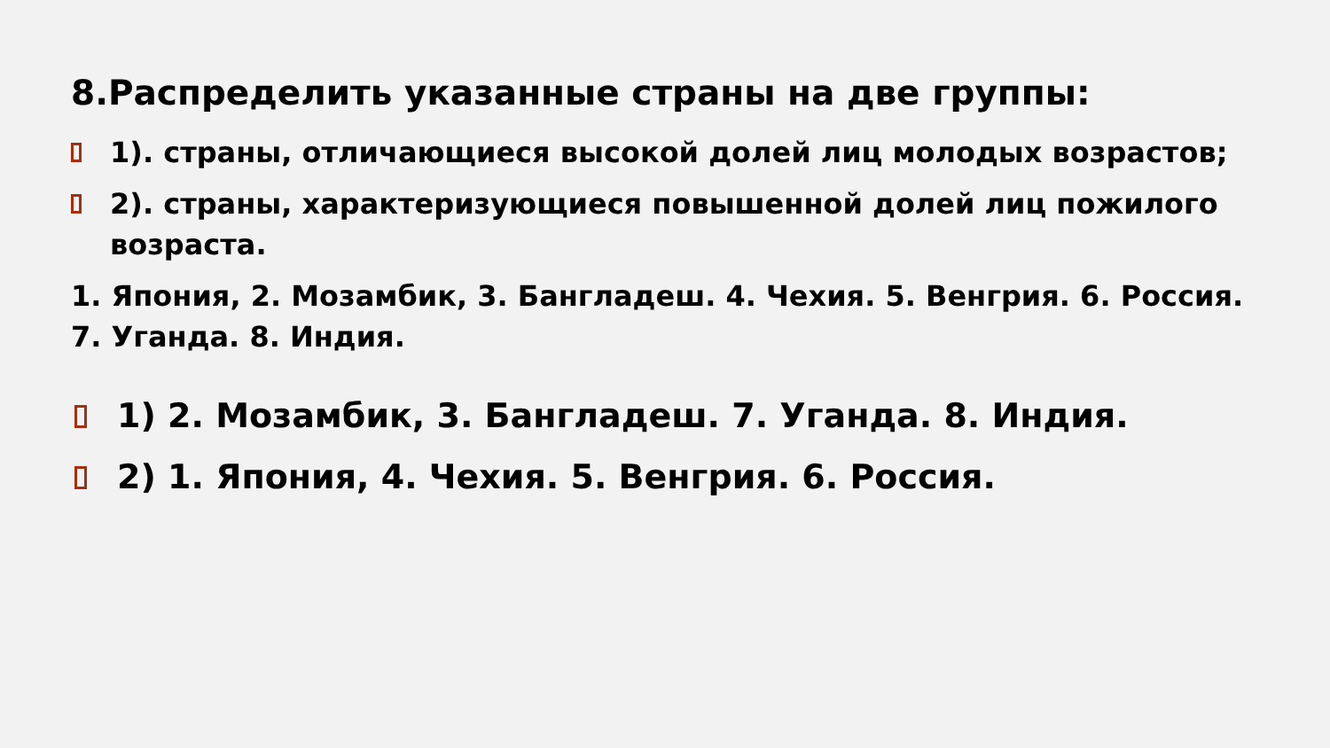8.Распределить указанные страны на две группы:
1). страны, отличающиеся высокой долей лиц молодых возрастов;
2). страны, характеризующиеся повышенной долей лиц пожилого возраста.
1. Япония, 2. Мозамбик, 3. Бангладеш. 4. Чехия. 5. Венгрия. 6. Россия. 7. Уганда. 8. Индия.
1) 2. Мозамбик, 3. Бангладеш. 7. Уганда. 8. Индия.
2) 1. Япония, 4. Чехия. 5. Венгрия. 6. Россия.